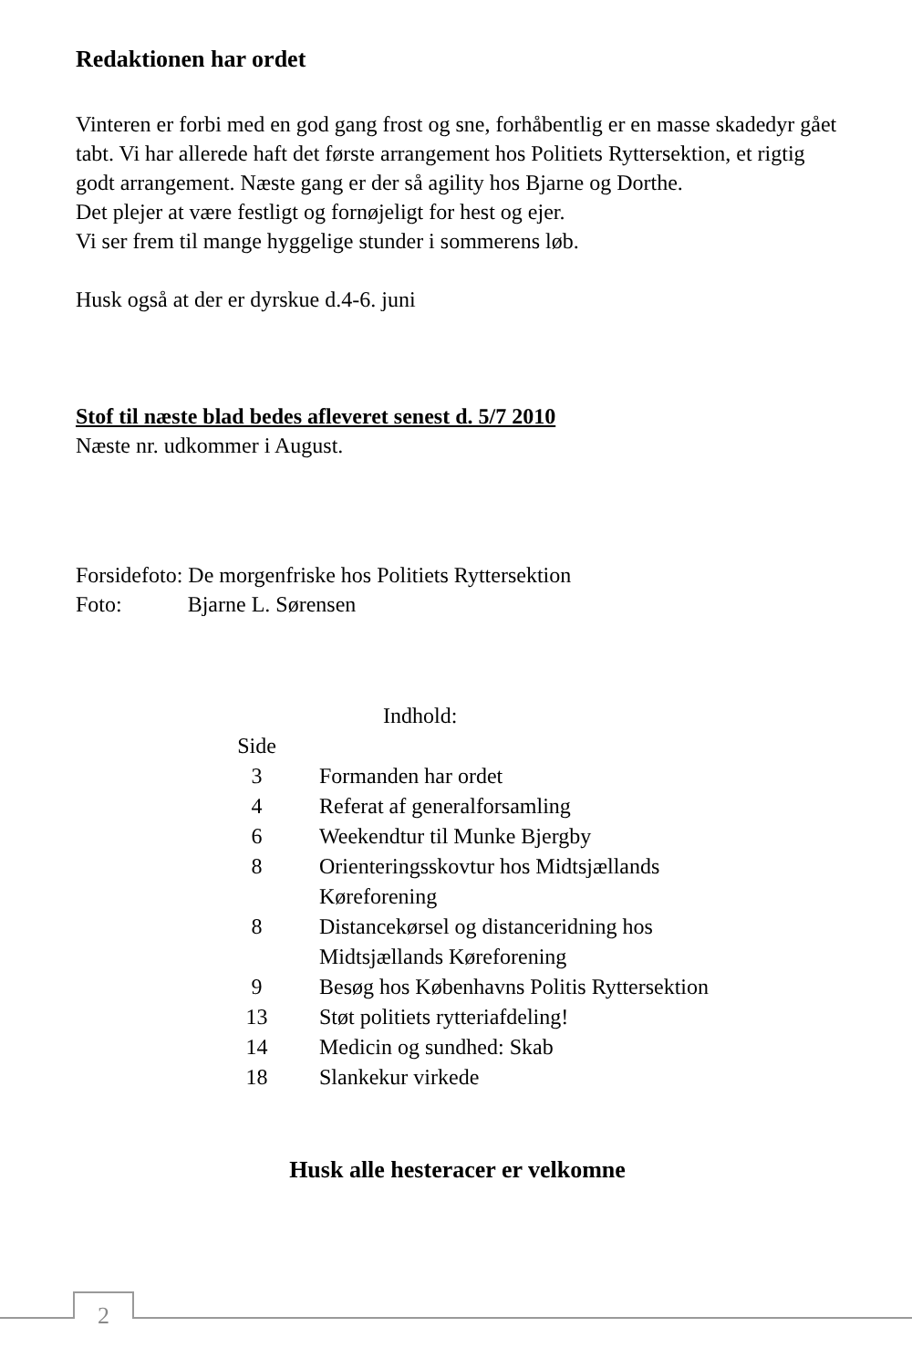Redaktionen har ordet
Vinteren er forbi med en god gang frost og sne, forhåbentlig er en masse skadedyr gået tabt. Vi har allerede haft det første arrangement hos Politiets Ryttersektion, et rigtig godt arrangement. Næste gang er der så agility hos Bjarne og Dorthe.
Det plejer at være festligt og fornøjeligt for hest og ejer.
Vi ser frem til mange hyggelige stunder i sommerens løb.
Husk også at der er dyrskue d.4-6. juni
Stof til næste blad bedes afleveret senest d. 5/7 2010
Næste nr. udkommer i August.
Forsidefoto: De morgenfriske hos Politiets Ryttersektion
Foto: Bjarne L. Sørensen
| | Indhold: |
| Side | |
| 3 | Formanden har ordet |
| 4 | Referat af generalforsamling |
| 6 | Weekendtur til Munke Bjergby |
| 8 | Orienteringsskovtur hos Midtsjællands Køreforening |
| 8 | Distancekørsel og distanceridning hos Midtsjællands Køreforening |
| 9 | Besøg hos Københavns Politis Ryttersektion |
| 13 | Støt politiets rytteriafdeling! |
| 14 | Medicin og sundhed: Skab |
| 18 | Slankekur virkede |
Husk alle hesteracer er velkomne
2